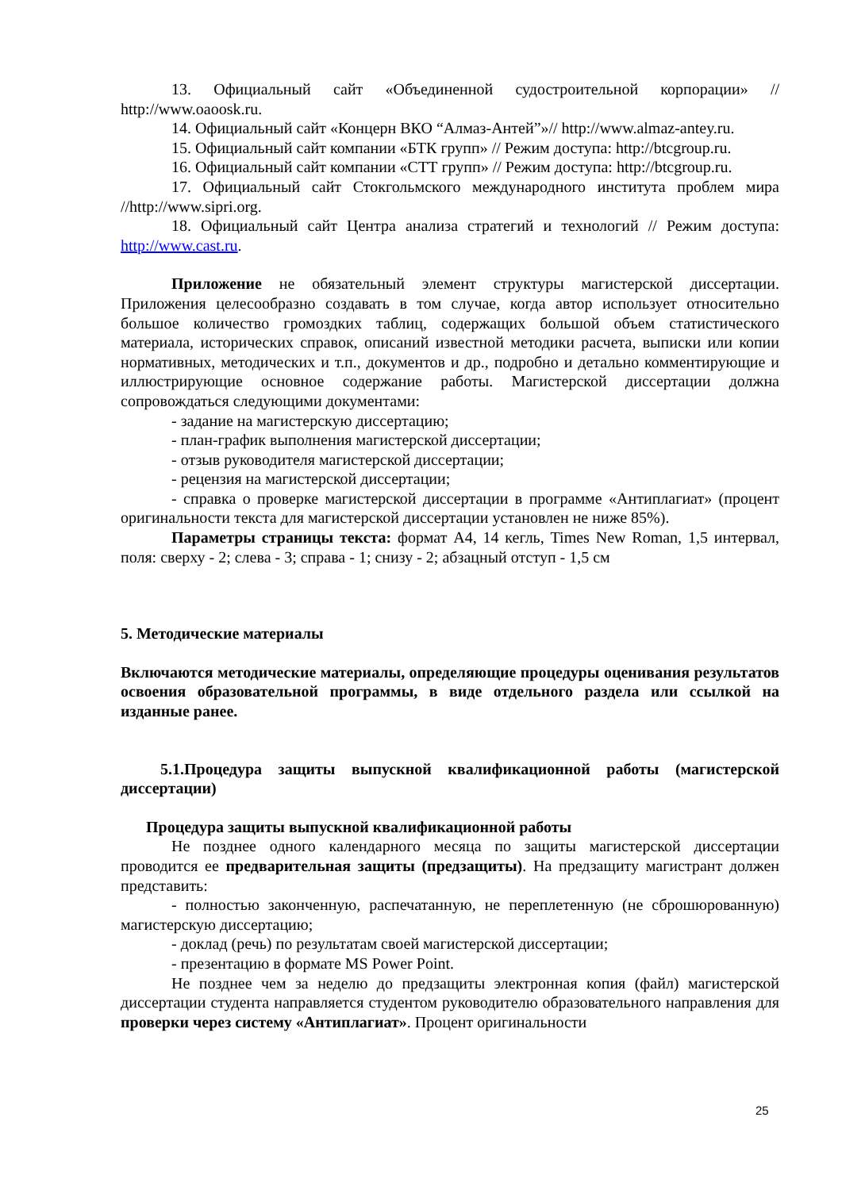13. Официальный сайт «Объединенной судостроительной корпорации» // http://www.oaoosk.ru.
14. Официальный сайт «Концерн ВКО “Алмаз-Антей”»// http://www.almaz-antey.ru.
15. Официальный сайт компании «БТК групп» // Режим доступа: http://btcgroup.ru.
16. Официальный сайт компании «СТТ групп» // Режим доступа: http://btcgroup.ru.
17. Официальный сайт Стокгольмского международного института проблем мира //http://www.sipri.org.
18. Официальный сайт Центра анализа стратегий и технологий // Режим доступа: http://www.cast.ru.
Приложение не обязательный элемент структуры магистерской диссертации. Приложения целесообразно создавать в том случае, когда автор использует относительно большое количество громоздких таблиц, содержащих большой объем статистического материала, исторических справок, описаний известной методики расчета, выписки или копии нормативных, методических и т.п., документов и др., подробно и детально комментирующие и иллюстрирующие основное содержание работы. Магистерской диссертации должна сопровождаться следующими документами:
- задание на магистерскую диссертацию;
- план-график выполнения магистерской диссертации;
- отзыв руководителя магистерской диссертации;
- рецензия на магистерской диссертации;
- справка о проверке магистерской диссертации в программе «Антиплагиат» (процент оригинальности текста для магистерской диссертации установлен не ниже 85%).
Параметры страницы текста: формат А4, 14 кегль, Times New Roman, 1,5 интервал, поля: сверху - 2; слева - 3; справа - 1; снизу - 2; абзацный отступ - 1,5 см
5. Методические материалы
Включаются методические материалы, определяющие процедуры оценивания результатов освоения образовательной программы, в виде отдельного раздела или ссылкой на изданные ранее.
5.1.Процедура защиты выпускной квалификационной работы (магистерской диссертации)
Процедура защиты выпускной квалификационной работы
Не позднее одного календарного месяца по защиты магистерской диссертации проводится ее предварительная защиты (предзащиты). На предзащиту магистрант должен представить:
- полностью законченную, распечатанную, не переплетенную (не сброшюрованную) магистерскую диссертацию;
- доклад (речь) по результатам своей магистерской диссертации;
- презентацию в формате MS Power Point.
Не позднее чем за неделю до предзащиты электронная копия (файл) магистерской диссертации студента направляется студентом руководителю образовательного направления для проверки через систему «Антиплагиат». Процент оригинальности
25